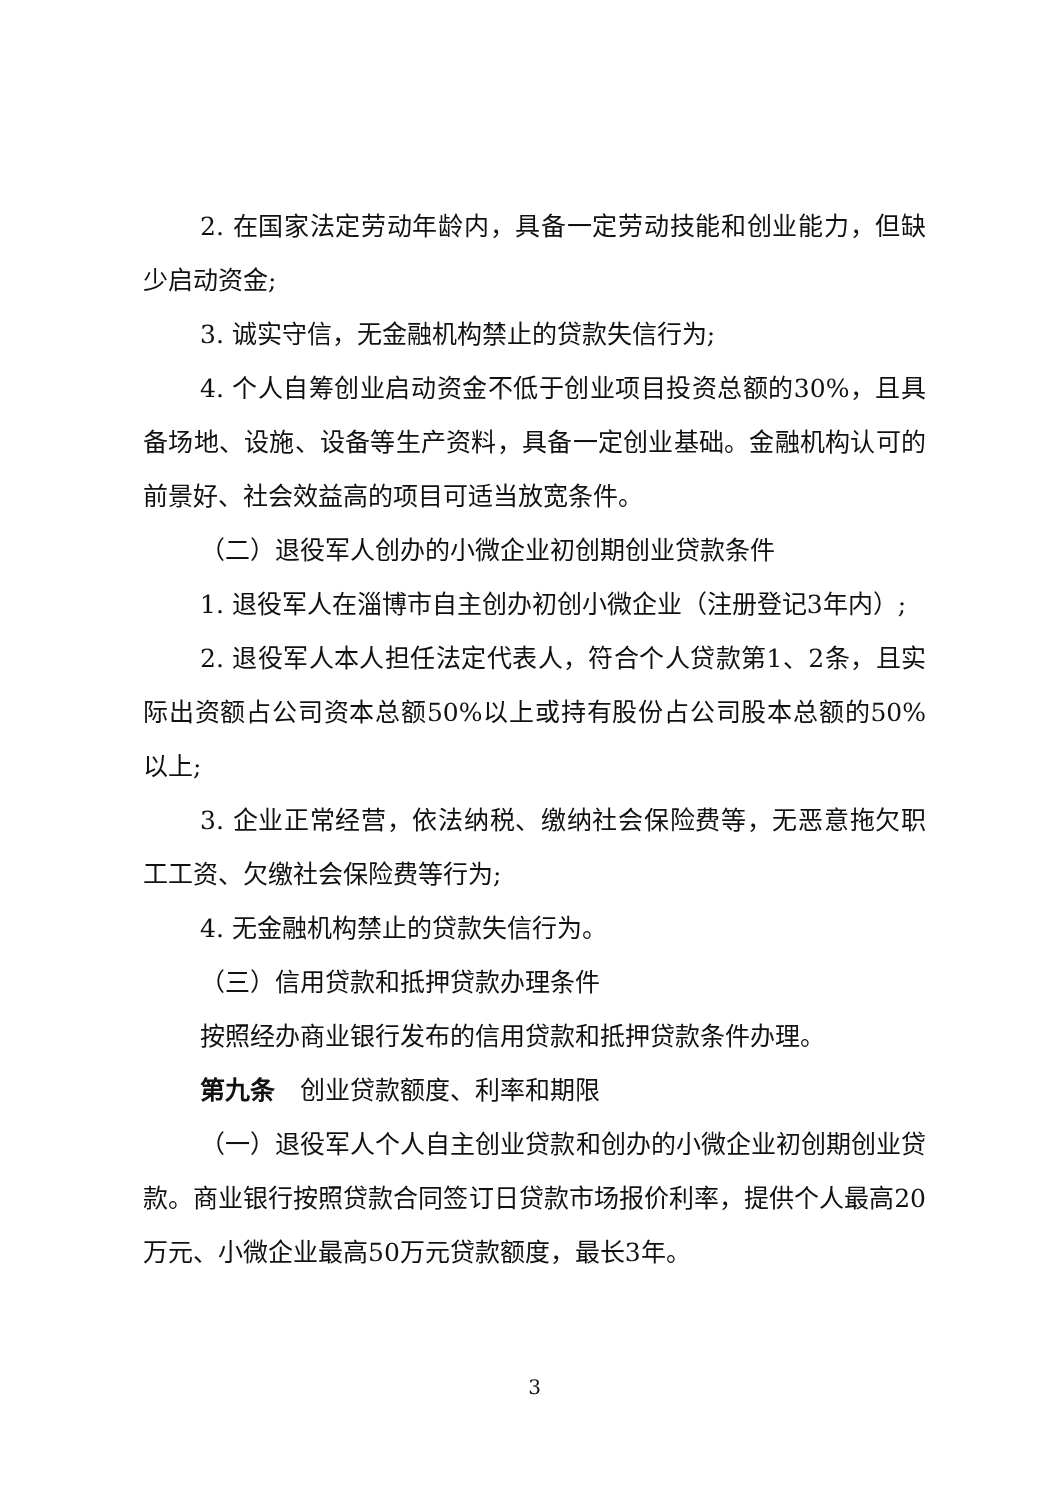2. 在国家法定劳动年龄内，具备一定劳动技能和创业能力，但缺少启动资金;
3. 诚实守信，无金融机构禁止的贷款失信行为;
4. 个人自筹创业启动资金不低于创业项目投资总额的30%，且具备场地、设施、设备等生产资料，具备一定创业基础。金融机构认可的前景好、社会效益高的项目可适当放宽条件。
（二）退役军人创办的小微企业初创期创业贷款条件
1. 退役军人在淄博市自主创办初创小微企业（注册登记3年内）;
2. 退役军人本人担任法定代表人，符合个人贷款第1、2条，且实际出资额占公司资本总额50%以上或持有股份占公司股本总额的50%以上;
3. 企业正常经营，依法纳税、缴纳社会保险费等，无恶意拖欠职工工资、欠缴社会保险费等行为;
4. 无金融机构禁止的贷款失信行为。
（三）信用贷款和抵押贷款办理条件
按照经办商业银行发布的信用贷款和抵押贷款条件办理。
第九条　创业贷款额度、利率和期限
（一）退役军人个人自主创业贷款和创办的小微企业初创期创业贷款。商业银行按照贷款合同签订日贷款市场报价利率，提供个人最高20万元、小微企业最高50万元贷款额度，最长3年。
3